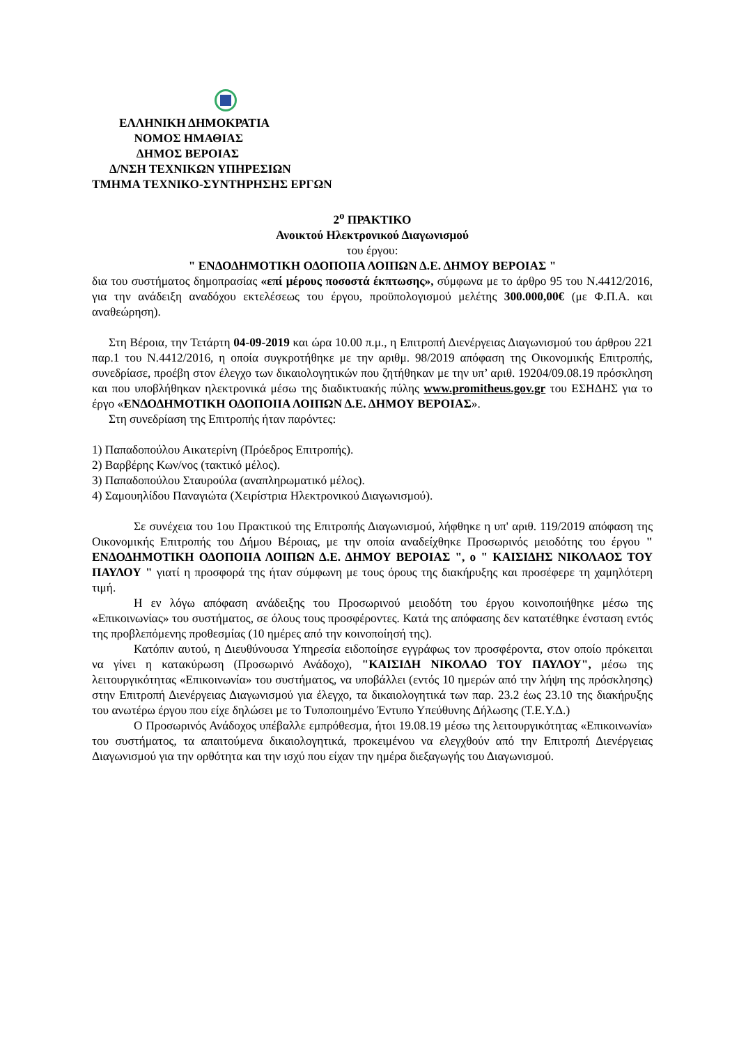ΕΛΛΗΝΙΚΗ ΔΗΜΟΚΡΑΤΙΑ
ΝΟΜΟΣ ΗΜΑΘΙΑΣ
ΔΗΜΟΣ ΒΕΡΟΙΑΣ
Δ/ΝΣΗ ΤΕΧΝΙΚΩΝ ΥΠΗΡΕΣΙΩΝ
ΤΜΗΜΑ ΤΕΧΝΙΚΟ-ΣΥΝΤΗΡΗΣΗΣ ΕΡΓΩΝ
2<sup>ο</sup> ΠΡΑΚΤΙΚΟ
Ανοικτού Ηλεκτρονικού Διαγωνισμού
του έργου:
" ΕΝΔΟΔΗΜΟΤΙΚΗ ΟΔΟΠΟΙΙΑ ΛΟΙΠΩΝ Δ.Ε. ΔΗΜΟΥ ΒΕΡΟΙΑΣ "
δια του συστήματος δημοπρασίας «επί μέρους ποσοστά έκπτωσης», σύμφωνα με το άρθρο 95 του Ν.4412/2016, για την ανάδειξη αναδόχου εκτελέσεως του έργου, προϋπολογισμού μελέτης 300.000,00€ (με Φ.Π.Α. και αναθεώρηση).
Στη Βέροια, την Τετάρτη 04-09-2019 και ώρα 10.00 π.μ., η Επιτροπή Διενέργειας Διαγωνισμού του άρθρου 221 παρ.1 του Ν.4412/2016, η οποία συγκροτήθηκε με την αριθμ. 98/2019 απόφαση της Οικονομικής Επιτροπής, συνεδρίασε, προέβη στον έλεγχο των δικαιολογητικών που ζητήθηκαν με την υπ’ αριθ. 19204/09.08.19 πρόσκληση και που υποβλήθηκαν ηλεκτρονικά μέσω της διαδικτυακής πύλης www.promitheus.gov.gr του ΕΣΗΔΗΣ για το έργο «ΕΝΔΟΔΗΜΟΤΙΚΗ ΟΔΟΠΟΙΙΑ ΛΟΙΠΩΝ Δ.Ε. ΔΗΜΟΥ ΒΕΡΟΙΑΣ».
Στη συνεδρίαση της Επιτροπής ήταν παρόντες:
1) Παπαδοπούλου Αικατερίνη (Πρόεδρος Επιτροπής).
2) Βαρβέρης Κων/νος (τακτικό μέλος).
3) Παπαδοπούλου Σταυρούλα (αναπληρωματικό μέλος).
4) Σαμουηλίδου Παναγιώτα (Χειρίστρια Ηλεκτρονικού Διαγωνισμού).
Σε συνέχεια του 1ου Πρακτικού της Επιτροπής Διαγωνισμού, λήφθηκε η υπ' αριθ. 119/2019 απόφαση της Οικονομικής Επιτροπής του Δήμου Βέροιας, με την οποία αναδείχθηκε Προσωρινός μειοδότης του έργου " ΕΝΔΟΔΗΜΟΤΙΚΗ ΟΔΟΠΟΙΙΑ ΛΟΙΠΩΝ Δ.Ε. ΔΗΜΟΥ ΒΕΡΟΙΑΣ ", ο " ΚΑΙΣΙΔΗΣ ΝΙΚΟΛΑΟΣ ΤΟΥ ΠΑΥΛΟΥ " γιατί η προσφορά της ήταν σύμφωνη με τους όρους της διακήρυξης και προσέφερε τη χαμηλότερη τιμή.
Η εν λόγω απόφαση ανάδειξης του Προσωρινού μειοδότη του έργου κοινοποιήθηκε μέσω της «Επικοινωνίας» του συστήματος, σε όλους τους προσφέροντες. Κατά της απόφασης δεν κατατέθηκε ένσταση εντός της προβλεπόμενης προθεσμίας (10 ημέρες από την κοινοποίησή της).
Κατόπιν αυτού, η Διευθύνουσα Υπηρεσία ειδοποίησε εγγράφως τον προσφέροντα, στον οποίο πρόκειται να γίνει η κατακύρωση (Προσωρινό Ανάδοχο), "ΚΑΙΣΙΔΗ ΝΙΚΟΛΑΟ ΤΟΥ ΠΑΥΛΟΥ", μέσω της λειτουργικότητας «Επικοινωνία» του συστήματος, να υποβάλλει (εντός 10 ημερών από την λήψη της πρόσκλησης) στην Επιτροπή Διενέργειας Διαγωνισμού για έλεγχο, τα δικαιολογητικά των παρ. 23.2 έως 23.10 της διακήρυξης του ανωτέρω έργου που είχε δηλώσει με το Τυποποιημένο Έντυπο Υπεύθυνης Δήλωσης (Τ.Ε.Υ.Δ.)
Ο Προσωρινός Ανάδοχος υπέβαλλε εμπρόθεσμα, ήτοι 19.08.19 μέσω της λειτουργικότητας «Επικοινωνία» του συστήματος, τα απαιτούμενα δικαιολογητικά, προκειμένου να ελεγχθούν από την Επιτροπή Διενέργειας Διαγωνισμού για την ορθότητα και την ισχύ που είχαν την ημέρα διεξαγωγής του Διαγωνισμού.